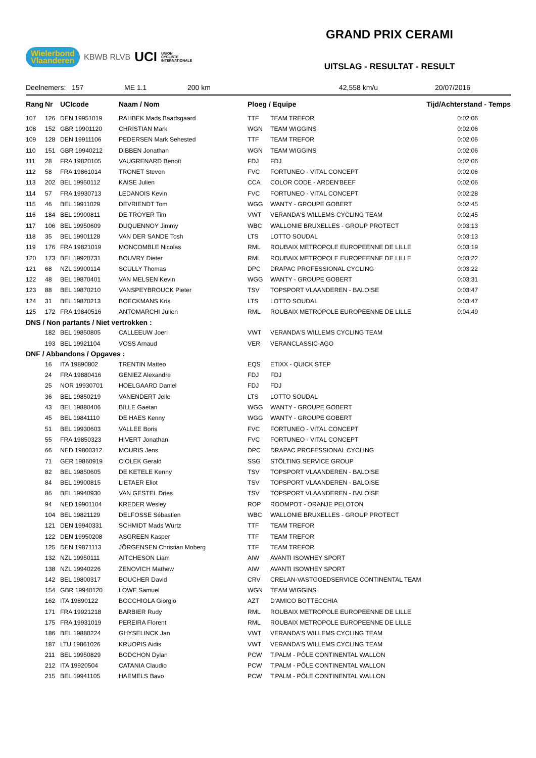Wielerbond
Vlaanderen KBWB RLVB UCI UNION
CYCLISTE
INTERNATIONALE
GRAND PRIX CERAMI
UITSLAG - RESULTAT - RESULT
Deelnemers: 157 ME 1.1 200 km 42,558 km/u 20/07/2016
| Rang | Nr | UCIcode | Naam / Nom | Ploeg / Equipe | | Tijd/Achterstand - Temps |
| --- | --- | --- | --- | --- | --- | --- |
| 107 | 126 | DEN 19951019 | RAHBEK Mads Baadsgaard | TTF | TEAM TREFOR | 0:02:06 |
| 108 | 152 | GBR 19901120 | CHRISTIAN Mark | WGN | TEAM WIGGINS | 0:02:06 |
| 109 | 128 | DEN 19911106 | PEDERSEN Mark Sehested | TTF | TEAM TREFOR | 0:02:06 |
| 110 | 151 | GBR 19940212 | DIBBEN Jonathan | WGN | TEAM WIGGINS | 0:02:06 |
| 111 | 28 | FRA 19820105 | VAUGRENARD Benoît | FDJ | FDJ | 0:02:06 |
| 112 | 58 | FRA 19861014 | TRONET Steven | FVC | FORTUNEO - VITAL CONCEPT | 0:02:06 |
| 113 | 202 | BEL 19950112 | KAISE Julien | CCA | COLOR CODE - ARDEN'BEEF | 0:02:06 |
| 114 | 57 | FRA 19930713 | LEDANOIS Kevin | FVC | FORTUNEO - VITAL CONCEPT | 0:02:28 |
| 115 | 46 | BEL 19911029 | DEVRIENDT Tom | WGG | WANTY - GROUPE GOBERT | 0:02:45 |
| 116 | 184 | BEL 19900811 | DE TROYER Tim | VWT | VERANDA'S WILLEMS CYCLING TEAM | 0:02:45 |
| 117 | 106 | BEL 19950609 | DUQUENNOY Jimmy | WBC | WALLONIE BRUXELLES - GROUP PROTECT | 0:03:13 |
| 118 | 35 | BEL 19901128 | VAN DER SANDE Tosh | LTS | LOTTO SOUDAL | 0:03:13 |
| 119 | 176 | FRA 19821019 | MONCOMBLE Nicolas | RML | ROUBAIX METROPOLE EUROPEENNE DE LILLE | 0:03:19 |
| 120 | 173 | BEL 19920731 | BOUVRY Dieter | RML | ROUBAIX METROPOLE EUROPEENNE DE LILLE | 0:03:22 |
| 121 | 68 | NZL 19900114 | SCULLY Thomas | DPC | DRAPAC PROFESSIONAL CYCLING | 0:03:22 |
| 122 | 48 | BEL 19870401 | VAN MELSEN Kevin | WGG | WANTY - GROUPE GOBERT | 0:03:31 |
| 123 | 88 | BEL 19870210 | VANSPEYBROUCK Pieter | TSV | TOPSPORT VLAANDEREN - BALOISE | 0:03:47 |
| 124 | 31 | BEL 19870213 | BOECKMANS Kris | LTS | LOTTO SOUDAL | 0:03:47 |
| 125 | 172 | FRA 19840516 | ANTOMARCHI Julien | RML | ROUBAIX METROPOLE EUROPEENNE DE LILLE | 0:04:49 |
| DNS / Non partants / Niet vertrokken : | | | | | | |
| | 182 | BEL 19850805 | CALLEEUW Joeri | VWT | VERANDA'S WILLEMS CYCLING TEAM | |
| | 193 | BEL 19921104 | VOSS Arnaud | VER | VERANCLASSIC-AGO | |
| DNF / Abbandons / Opgaves : | | | | | | |
| | 16 | ITA 19890802 | TRENTIN Matteo | EQS | ETIXX - QUICK STEP | |
| | 24 | FRA 19880416 | GENIEZ Alexandre | FDJ | FDJ | |
| | 25 | NOR 19930701 | HOELGAARD Daniel | FDJ | FDJ | |
| | 36 | BEL 19850219 | VANENDERT Jelle | LTS | LOTTO SOUDAL | |
| | 43 | BEL 19880406 | BILLE Gaetan | WGG | WANTY - GROUPE GOBERT | |
| | 45 | BEL 19841110 | DE HAES Kenny | WGG | WANTY - GROUPE GOBERT | |
| | 51 | BEL 19930603 | VALLEE Boris | FVC | FORTUNEO - VITAL CONCEPT | |
| | 55 | FRA 19850323 | HIVERT Jonathan | FVC | FORTUNEO - VITAL CONCEPT | |
| | 66 | NED 19800312 | MOURIS Jens | DPC | DRAPAC PROFESSIONAL CYCLING | |
| | 71 | GER 19860919 | CIOLEK Gerald | SSG | STÖLTING SERVICE GROUP | |
| | 82 | BEL 19850605 | DE KETELE Kenny | TSV | TOPSPORT VLAANDEREN - BALOISE | |
| | 84 | BEL 19900815 | LIETAER Eliot | TSV | TOPSPORT VLAANDEREN - BALOISE | |
| | 86 | BEL 19940930 | VAN GESTEL Dries | TSV | TOPSPORT VLAANDEREN - BALOISE | |
| | 94 | NED 19901104 | KREDER Wesley | ROP | ROOMPOT - ORANJE PELOTON | |
| | 104 | BEL 19821129 | DELFOSSE Sébastien | WBC | WALLONIE BRUXELLES - GROUP PROTECT | |
| | 121 | DEN 19940331 | SCHMIDT Mads Würtz | TTF | TEAM TREFOR | |
| | 122 | DEN 19950208 | ASGREEN Kasper | TTF | TEAM TREFOR | |
| | 125 | DEN 19871113 | JÖRGENSEN Christian Moberg | TTF | TEAM TREFOR | |
| | 132 | NZL 19950111 | AITCHESON Liam | AIW | AVANTI ISOWHEY SPORT | |
| | 138 | NZL 19940226 | ZENOVICH Mathew | AIW | AVANTI ISOWHEY SPORT | |
| | 142 | BEL 19800317 | BOUCHER David | CRV | CRELAN-VASTGOEDSERVICE CONTINENTAL TEAM | |
| | 154 | GBR 19940120 | LOWE Samuel | WGN | TEAM WIGGINS | |
| | 162 | ITA 19890122 | BOCCHIOLA Giorgio | AZT | D'AMICO BOTTECCHIA | |
| | 171 | FRA 19921218 | BARBIER Rudy | RML | ROUBAIX METROPOLE EUROPEENNE DE LILLE | |
| | 175 | FRA 19931019 | PEREIRA Florent | RML | ROUBAIX METROPOLE EUROPEENNE DE LILLE | |
| | 186 | BEL 19880224 | GHYSELINCK Jan | VWT | VERANDA'S WILLEMS CYCLING TEAM | |
| | 187 | LTU 19861026 | KRUOPIS Aidis | VWT | VERANDA'S WILLEMS CYCLING TEAM | |
| | 211 | BEL 19950829 | BODCHON Dylan | PCW | T.PALM - PÔLE CONTINENTAL WALLON | |
| | 212 | ITA 19920504 | CATANIA Claudio | PCW | T.PALM - PÔLE CONTINENTAL WALLON | |
| | 215 | BEL 19941105 | HAEMELS Bavo | PCW | T.PALM - PÔLE CONTINENTAL WALLON | |